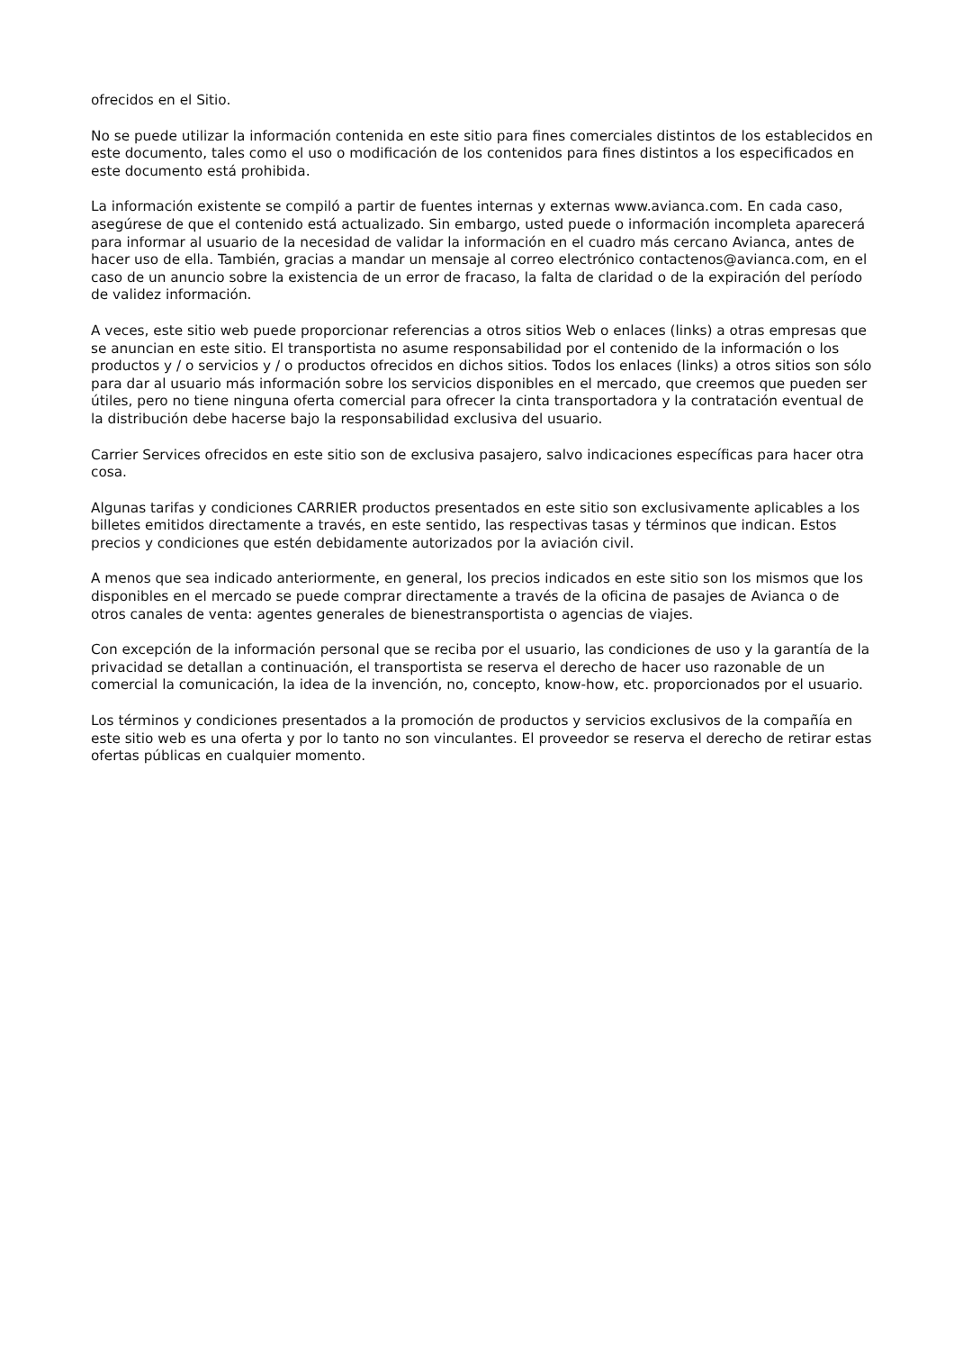ofrecidos en el Sitio.
No se puede utilizar la información contenida en este sitio para fines comerciales distintos de los establecidos en este documento, tales como el uso o modificación de los contenidos para fines distintos a los especificados en este documento está prohibida.
La información existente se compiló a partir de fuentes internas y externas www.avianca.com. En cada caso, asegúrese de que el contenido está actualizado. Sin embargo, usted puede o información incompleta aparecerá para informar al usuario de la necesidad de validar la información en el cuadro más cercano Avianca, antes de hacer uso de ella. También, gracias a mandar un mensaje al correo electrónico contactenos@avianca.com, en el caso de un anuncio sobre la existencia de un error de fracaso, la falta de claridad o de la expiración del período de validez información.
A veces, este sitio web puede proporcionar referencias a otros sitios Web o enlaces (links) a otras empresas que se anuncian en este sitio. El transportista no asume responsabilidad por el contenido de la información o los productos y / o servicios y / o productos ofrecidos en dichos sitios. Todos los enlaces (links) a otros sitios son sólo para dar al usuario más información sobre los servicios disponibles en el mercado, que creemos que pueden ser útiles, pero no tiene ninguna oferta comercial para ofrecer la cinta transportadora y la contratación eventual de la distribución debe hacerse bajo la responsabilidad exclusiva del usuario.
Carrier Services ofrecidos en este sitio son de exclusiva pasajero, salvo indicaciones específicas para hacer otra cosa.
Algunas tarifas y condiciones CARRIER productos presentados en este sitio son exclusivamente aplicables a los billetes emitidos directamente a través, en este sentido, las respectivas tasas y términos que indican. Estos precios y condiciones que estén debidamente autorizados por la aviación civil.
A menos que sea indicado anteriormente, en general, los precios indicados en este sitio son los mismos que los disponibles en el mercado se puede comprar directamente a través de la oficina de pasajes de Avianca o de otros canales de venta: agentes generales de bienestransportista o agencias de viajes.
Con excepción de la información personal que se reciba por el usuario, las condiciones de uso y la garantía de la privacidad se detallan a continuación, el transportista se reserva el derecho de hacer uso razonable de un comercial la comunicación, la idea de la invención, no, concepto, know-how, etc. proporcionados por el usuario.
Los términos y condiciones presentados a la promoción de productos y servicios exclusivos de la compañía en este sitio web es una oferta y por lo tanto no son vinculantes. El proveedor se reserva el derecho de retirar estas ofertas públicas en cualquier momento.